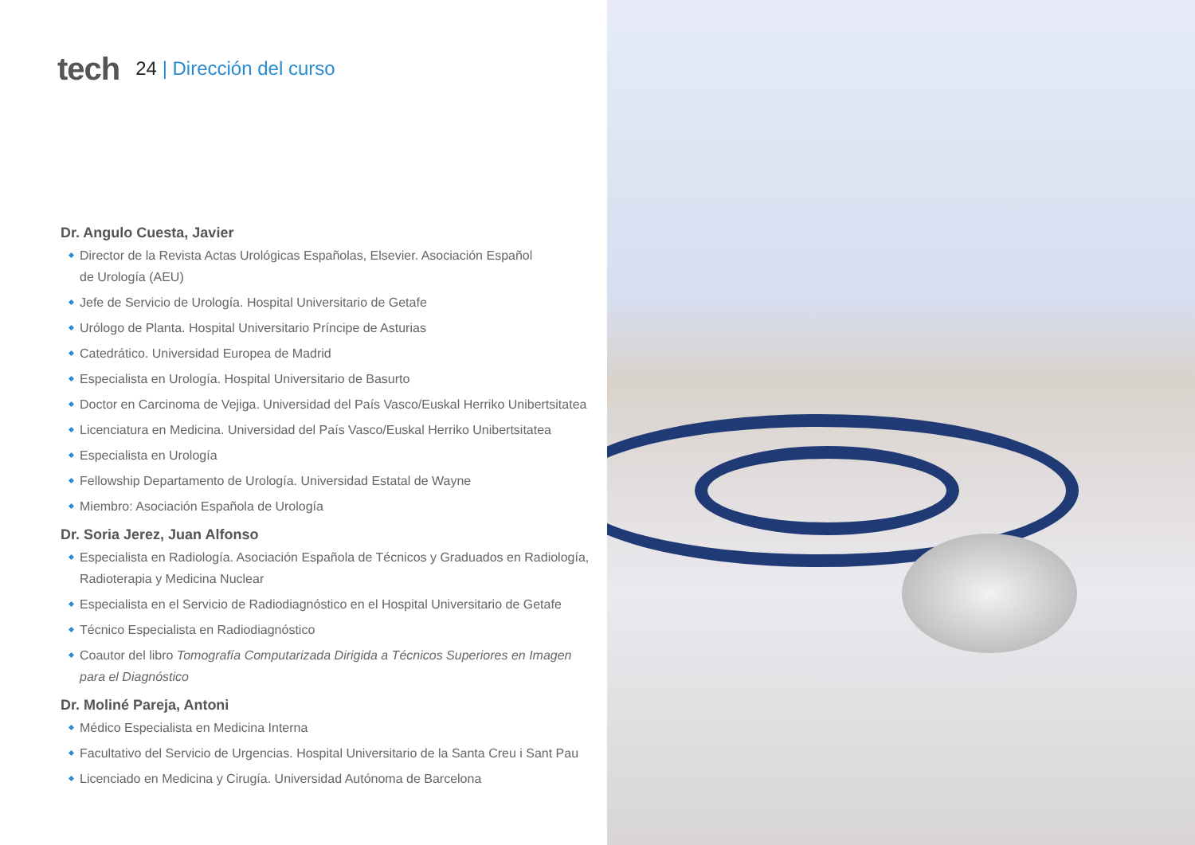tech
24 | Dirección del curso
Dr. Angulo Cuesta, Javier
Director de la Revista Actas Urológicas Españolas, Elsevier. Asociación Español
de Urología (AEU)
Jefe de Servicio de Urología. Hospital Universitario de Getafe
Urólogo de Planta. Hospital Universitario Príncipe de Asturias
Catedrático. Universidad Europea de Madrid
Especialista en Urología. Hospital Universitario de Basurto
Doctor en Carcinoma de Vejiga. Universidad del País Vasco/Euskal Herriko Unibertsitatea
Licenciatura en Medicina. Universidad del País Vasco/Euskal Herriko Unibertsitatea
Especialista en Urología
Fellowship Departamento de Urología. Universidad Estatal de Wayne
Miembro: Asociación Española de Urología
Dr. Soria Jerez, Juan Alfonso
Especialista en Radiología. Asociación Española de Técnicos y Graduados en Radiología,
Radioterapia y Medicina Nuclear
Especialista en el Servicio de Radiodiagnóstico en el Hospital Universitario de Getafe
Técnico Especialista en Radiodiagnóstico
Coautor del libro Tomografía Computarizada Dirigida a Técnicos Superiores en Imagen
para el Diagnóstico
Dr. Moliné Pareja, Antoni
Médico Especialista en Medicina Interna
Facultativo del Servicio de Urgencias. Hospital Universitario de la Santa Creu i Sant Pau
Licenciado en Medicina y Cirugía. Universidad Autónoma de Barcelona